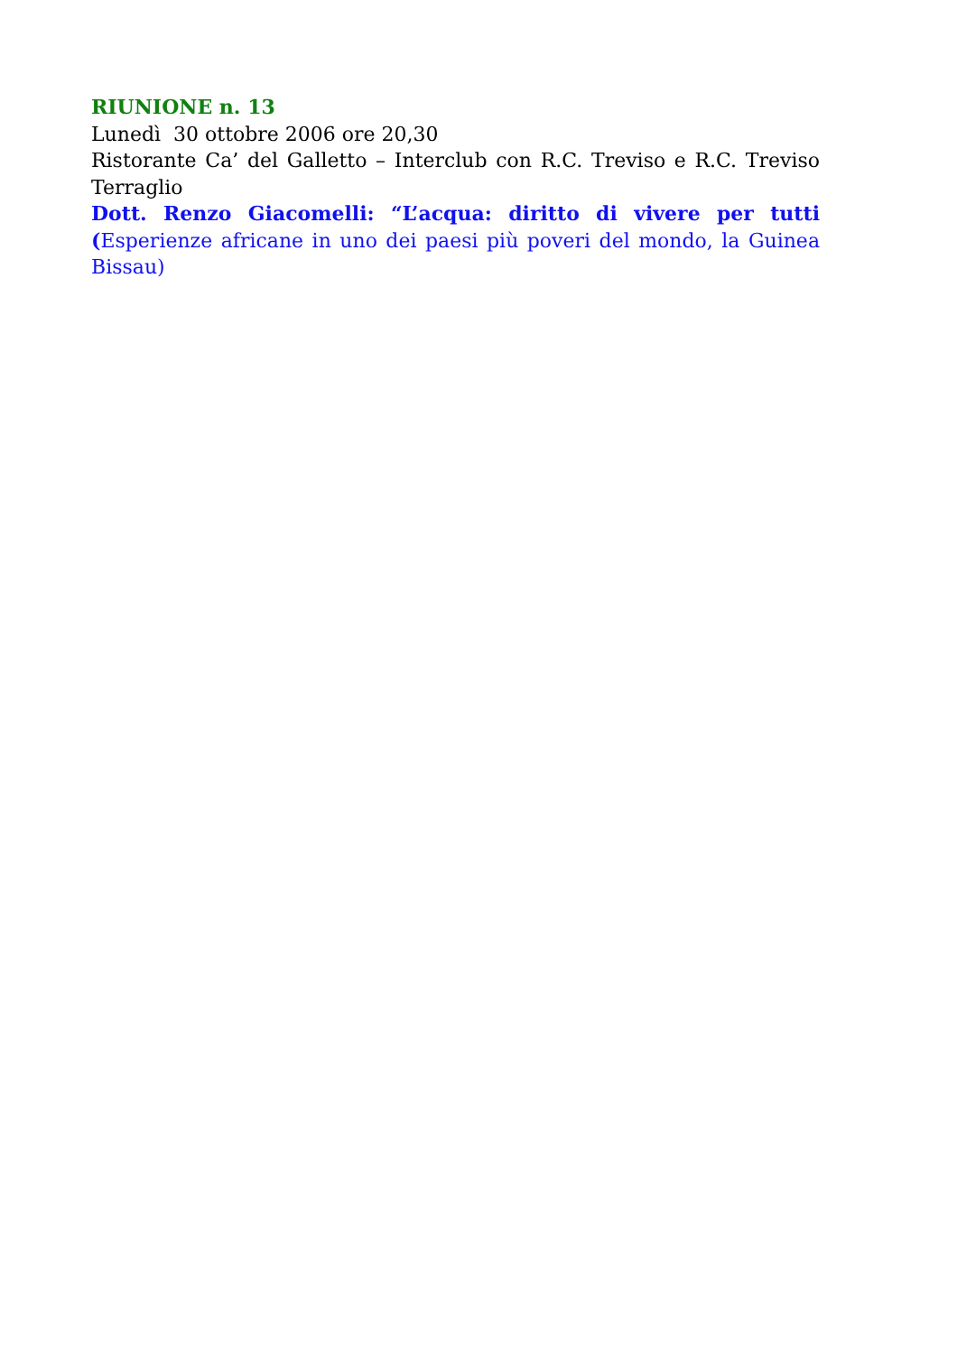RIUNIONE n. 13
Lunedì 30 ottobre 2006 ore 20,30
Ristorante Ca’ del Galletto – Interclub con R.C. Treviso e R.C. Treviso Terraglio
Dott. Renzo Giacomelli: “L’acqua: diritto di vivere per tutti (Esperienze africane in uno dei paesi più poveri del mondo, la Guinea Bissau)